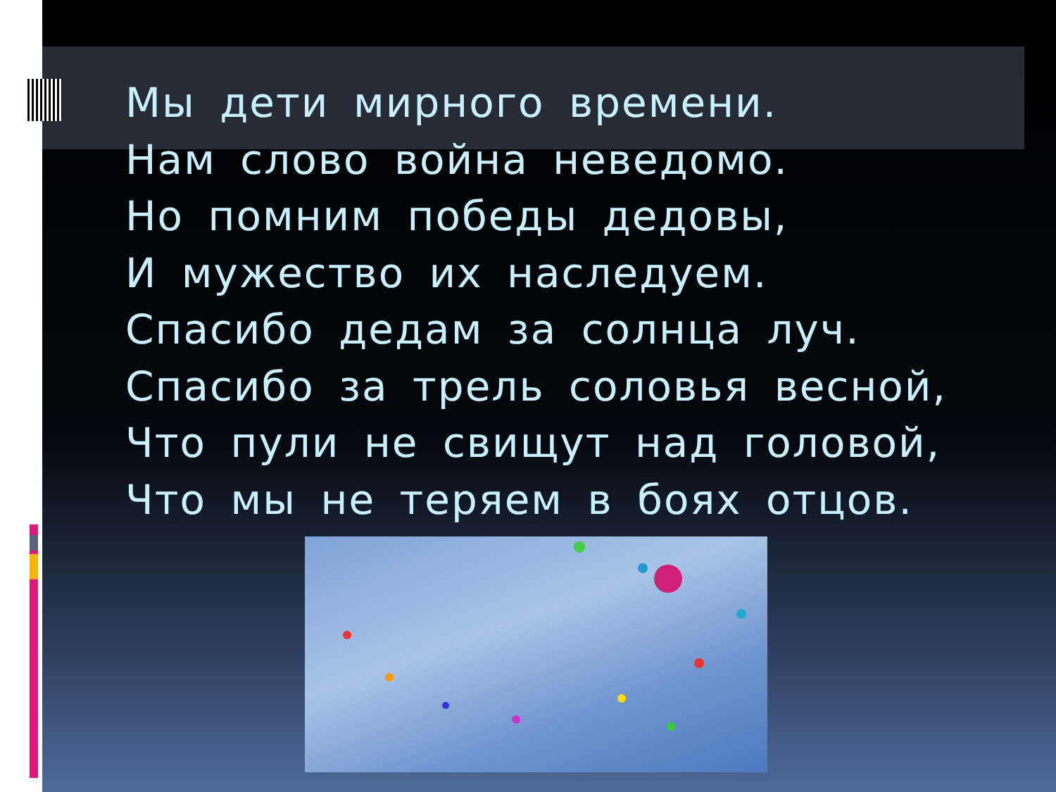Мы дети мирного времени.
Нам слово война неведомо.
Но помним победы дедовы,
И мужество их наследуем.
Спасибо дедам за солнца луч.
Спасибо за трель соловья весной,
Что пули не свищут над головой,
Что мы не теряем в боях отцов.